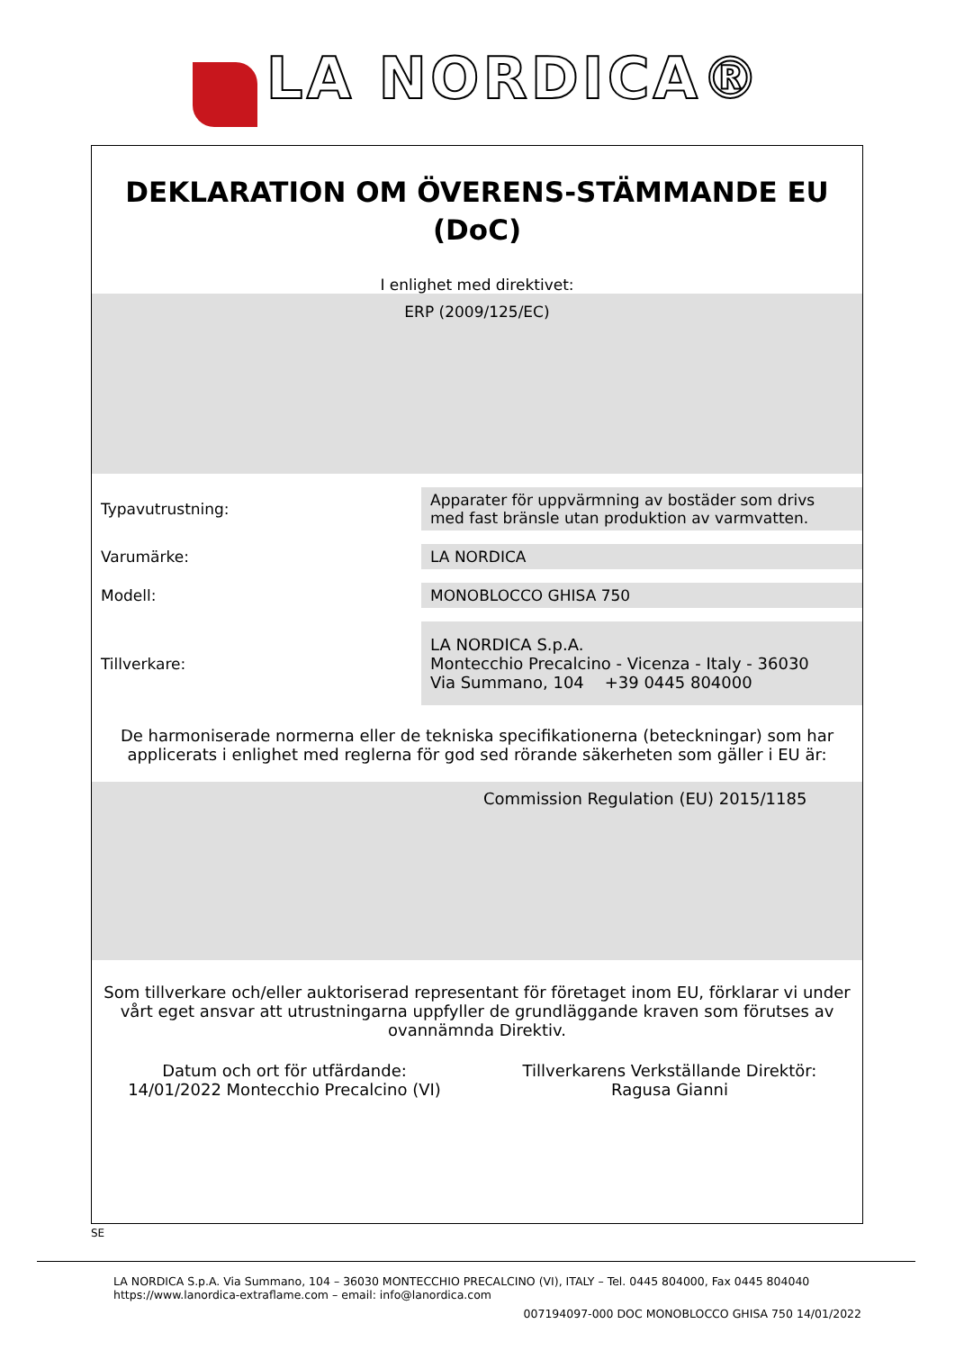LA NORDICA®
DEKLARATION OM ÖVERENS-STÄMMANDE EU
(DoC)
I enlighet med direktivet:
ERP (2009/125/EC)
| Typavutrustning: | Apparater för uppvärmning av bostäder som drivs med fast bränsle utan produktion av varmvatten. |
| Varumärke: | LA NORDICA |
| Modell: | MONOBLOCCO GHISA 750 |
| Tillverkare: | LA NORDICA S.p.A. Montecchio Precalcino - Vicenza - Italy - 36030 Via Summano, 104 +39 0445 804000 |
De harmoniserade normerna eller de tekniska specifikationerna (beteckningar) som har applicerats i enlighet med reglerna för god sed rörande säkerheten som gäller i EU är:
Commission Regulation (EU) 2015/1185
Som tillverkare och/eller auktoriserad representant för företaget inom EU, förklarar vi under vårt eget ansvar att utrustningarna uppfyller de grundläggande kraven som förutses av ovannämnda Direktiv.
Datum och ort för utfärdande:
14/01/2022 Montecchio Precalcino (VI)
Tillverkarens Verkställande Direktör:
Ragusa Gianni
SE
LA NORDICA S.p.A. Via Summano, 104 – 36030 MONTECCHIO PRECALCINO (VI), ITALY – Tel. 0445 804000, Fax 0445 804040
https://www.lanordica-extraflame.com – email: info@lanordica.com
007194097-000 DOC MONOBLOCCO GHISA 750 14/01/2022